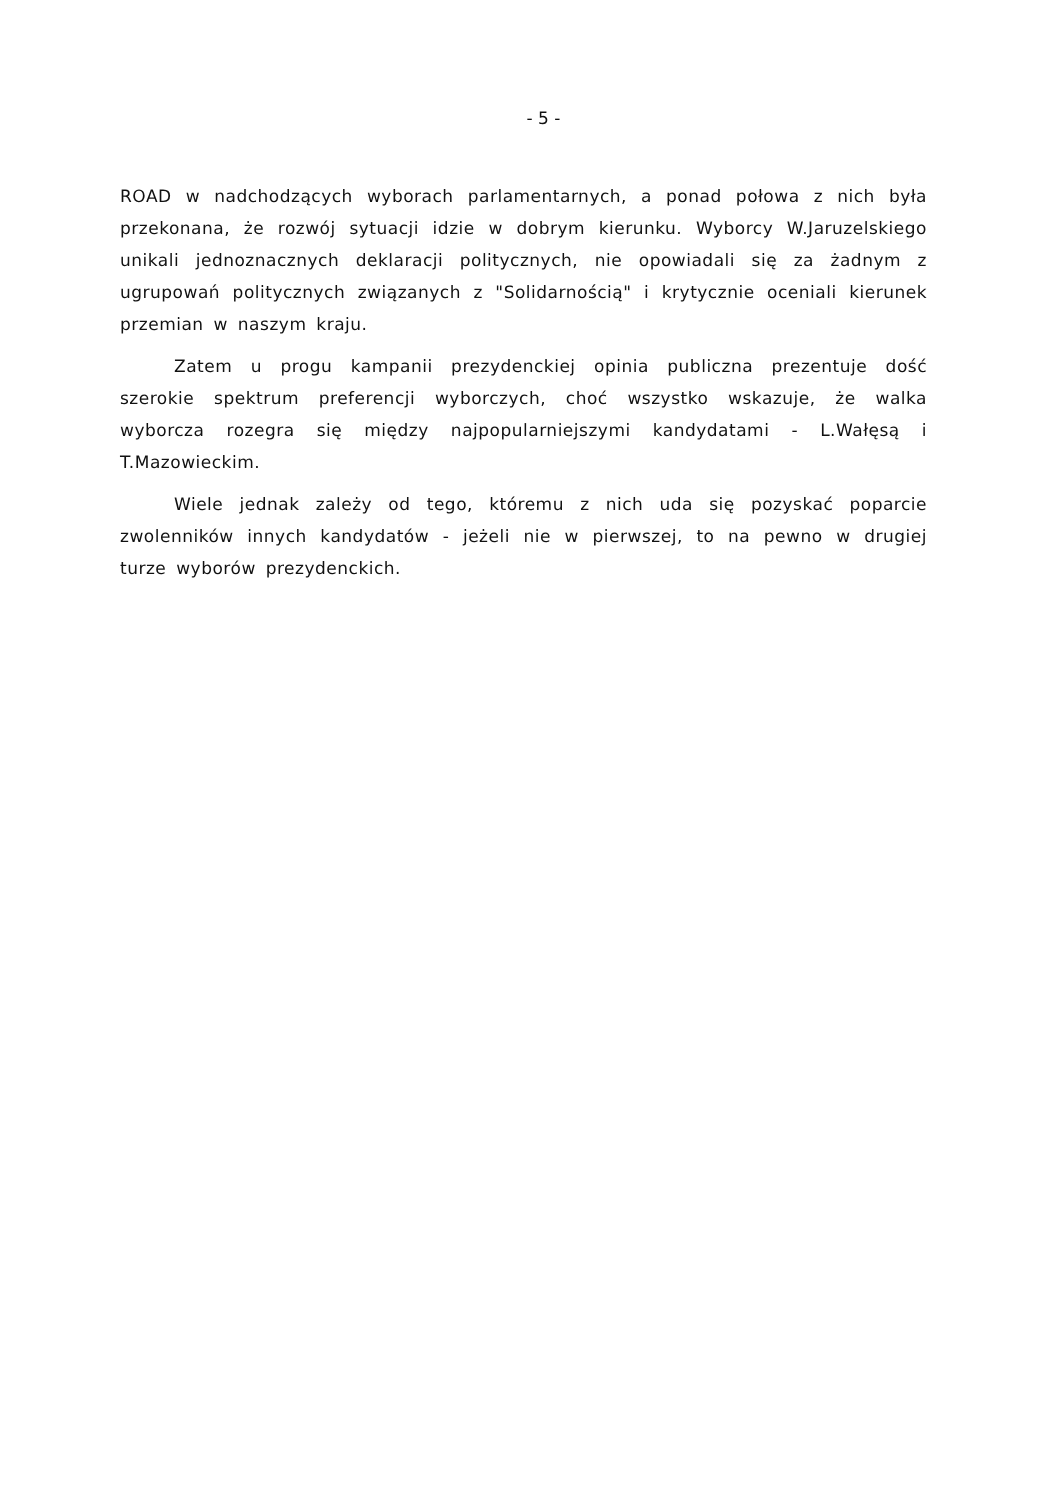- 5 -
ROAD w nadchodzących wyborach parlamentarnych, a ponad połowa z nich była przekonana, że rozwój sytuacji idzie w dobrym kierunku. Wyborcy W.Jaruzelskiego unikali jednoznacznych deklaracji politycznych, nie opowiadali się za żadnym z ugrupowań politycznych związanych z "Solidarnością" i krytycznie oceniali kierunek przemian w naszym kraju.
Zatem u progu kampanii prezydenckiej opinia publiczna prezentuje dość szerokie spektrum preferencji wyborczych, choć wszystko wskazuje, że walka wyborcza rozegra się między najpopularniejszymi kandydatami - L.Wałęsą i T.Mazowieckim.
Wiele jednak zależy od tego, któremu z nich uda się pozyskać poparcie zwolenników innych kandydatów - jeżeli nie w pierwszej, to na pewno w drugiej turze wyborów prezydenckich.